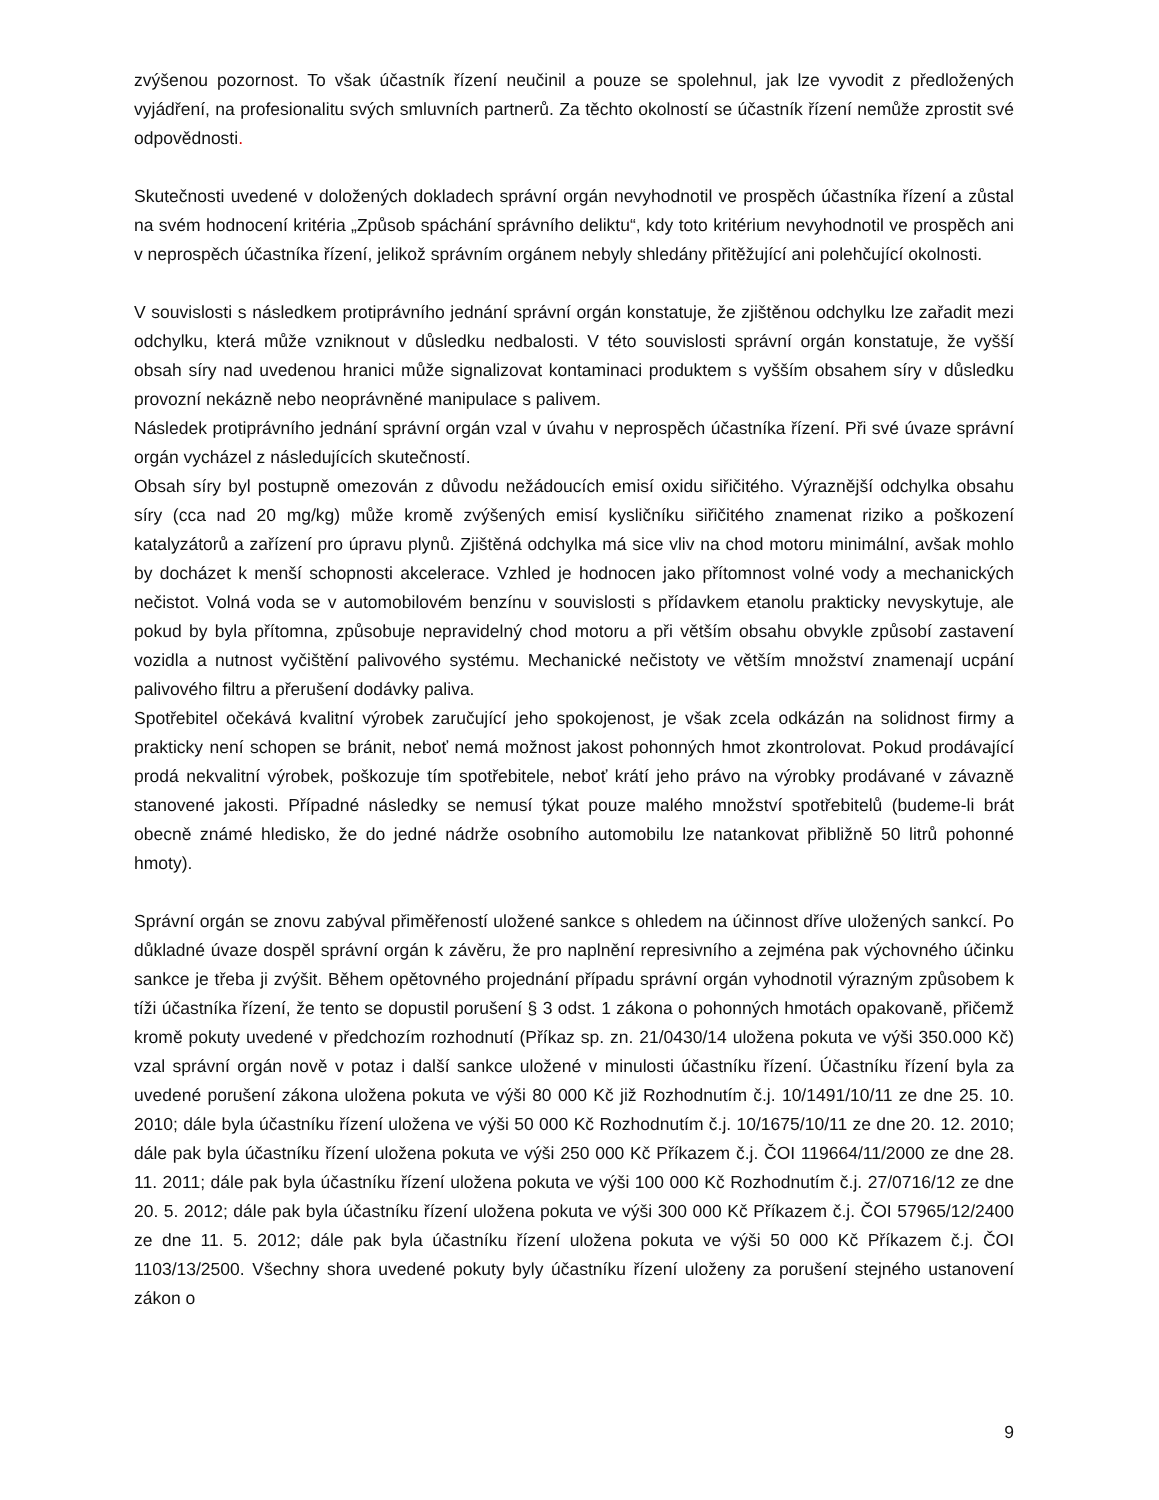zvýšenou pozornost. To však účastník řízení neučinil a pouze se spolehnul, jak lze vyvodit z předložených vyjádření, na profesionalitu svých smluvních partnerů. Za těchto okolností se účastník řízení nemůže zprostit své odpovědnosti.
Skutečnosti uvedené v doložených dokladech správní orgán nevyhodnotil ve prospěch účastníka řízení a zůstal na svém hodnocení kritéria „Způsob spáchání správního deliktu“, kdy toto kritérium nevyhodnotil ve prospěch ani v neprospěch účastníka řízení, jelikož správním orgánem nebyly shledány přitěžující ani polehčující okolnosti.
V souvislosti s následkem protiprávního jednání správní orgán konstatuje, že zjištěnou odchylku lze zařadit mezi odchylku, která může vzniknout v důsledku nedbalosti. V této souvislosti správní orgán konstatuje, že vyšší obsah síry nad uvedenou hranici může signalizovat kontaminaci produktem s vyšším obsahem síry v důsledku provozní nekázně nebo neoprávněné manipulace s palivem.
Následek protiprávního jednání správní orgán vzal v úvahu v neprospěch účastníka řízení. Při své úvaze správní orgán vycházel z následujících skutečností.
Obsah síry byl postupně omezován z důvodu nežádoucích emisí oxidu siřičitého. Výraznější odchylka obsahu síry (cca nad 20 mg/kg) může kromě zvýšených emisí kysličníku siřičitého znamenat riziko a poškození katalyzátorů a zařízení pro úpravu plynů. Zjištěná odchylka má sice vliv na chod motoru minimální, avšak mohlo by docházet k menší schopnosti akcelerace. Vzhled je hodnocen jako přítomnost volné vody a mechanických nečistot. Volná voda se v automobilovém benzínu v souvislosti s přídavkem etanolu prakticky nevyskytuje, ale pokud by byla přítomna, způsobuje nepravidelný chod motoru a při větším obsahu obvykle způsobí zastavení vozidla a nutnost vyčištění palivového systému. Mechanické nečistoty ve větším množství znamenají ucpání palivového filtru a přerušení dodávky paliva.
Spotřebitel očekává kvalitní výrobek zaručující jeho spokojenost, je však zcela odkázán na solidnost firmy a prakticky není schopen se bránit, neboť nemá možnost jakost pohonných hmot zkontrolovat. Pokud prodávající prodá nekvalitní výrobek, poškozuje tím spotřebitele, neboť krátí jeho právo na výrobky prodávané v závazně stanovené jakosti. Případné následky se nemusí týkat pouze malého množství spotřebitelů (budeme-li brát obecně známé hledisko, že do jedné nádrže osobního automobilu lze natankovat přibližně 50 litrů pohonné hmoty).
Správní orgán se znovu zabýval přiměřeností uložené sankce s ohledem na účinnost dříve uložených sankcí. Po důkladné úvaze dospěl správní orgán k závěru, že pro naplnění represivního a zejména pak výchovného účinku sankce je třeba ji zvýšit. Během opětovného projednání případu správní orgán vyhodnotil výrazným způsobem k tíži účastníka řízení, že tento se dopustil porušení § 3 odst. 1 zákona o pohonných hmotách opakovaně, přičemž kromě pokuty uvedené v předchozím rozhodnutí (Příkaz sp. zn. 21/0430/14 uložena pokuta ve výši 350.000 Kč) vzal správní orgán nově v potaz i další sankce uložené v minulosti účastníku řízení. Účastníku řízení byla za uvedené porušení zákona uložena pokuta ve výši 80 000 Kč již Rozhodnutím č.j. 10/1491/10/11 ze dne 25. 10. 2010; dále byla účastníku řízení uložena ve výši 50 000 Kč Rozhodnutím č.j. 10/1675/10/11 ze dne 20. 12. 2010; dále pak byla účastníku řízení uložena pokuta ve výši 250 000 Kč Příkazem č.j. ČOI 119664/11/2000 ze dne 28. 11. 2011; dále pak byla účastníku řízení uložena pokuta ve výši 100 000 Kč Rozhodnutím č.j. 27/0716/12 ze dne 20. 5. 2012; dále pak byla účastníku řízení uložena pokuta ve výši 300 000 Kč Příkazem č.j. ČOI 57965/12/2400 ze dne 11. 5. 2012; dále pak byla účastníku řízení uložena pokuta ve výši 50 000 Kč Příkazem č.j. ČOI 1103/13/2500. Všechny shora uvedené pokuty byly účastníku řízení uloženy za porušení stejného ustanovení zákon o
9